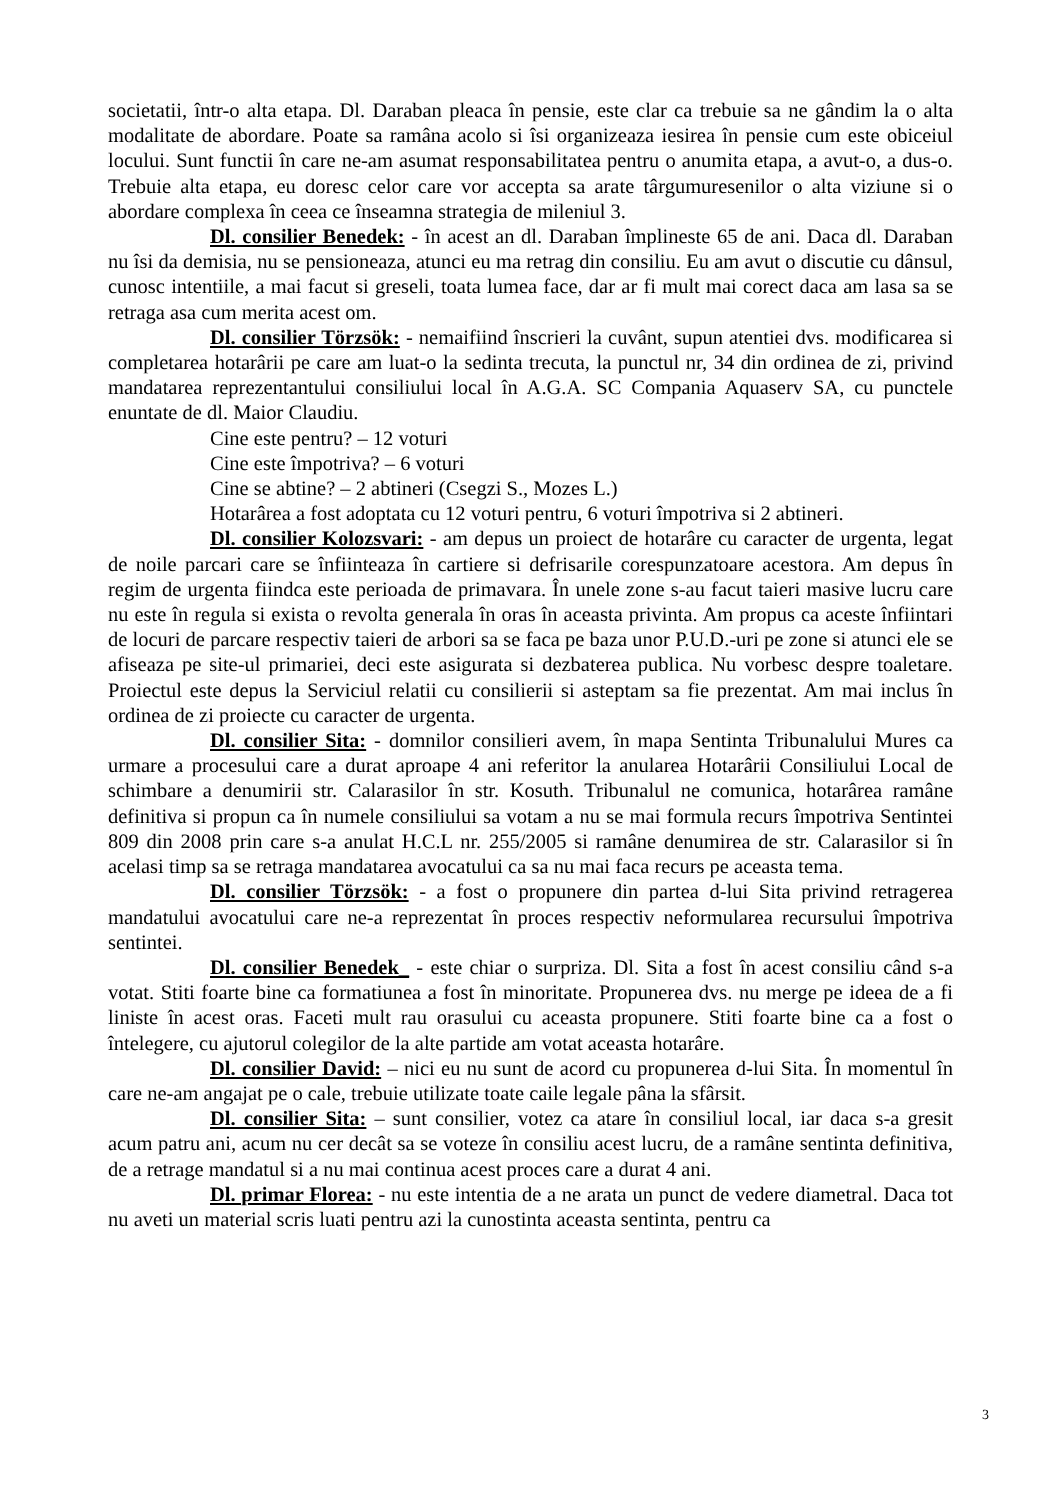societatii, într-o alta etapa. Dl. Daraban pleaca în pensie, este clar ca trebuie sa ne gândim la o alta modalitate de abordare. Poate sa ramâna acolo si îsi organizeaza iesirea în pensie cum este obiceiul locului. Sunt functii în care ne-am asumat responsabilitatea pentru o anumita etapa, a avut-o, a dus-o. Trebuie alta etapa, eu doresc celor care vor accepta sa arate târgumuresenilor o alta viziune si o abordare complexa în ceea ce înseamna strategia de mileniul 3.
Dl. consilier Benedek: - în acest an dl. Daraban împlineste 65 de ani. Daca dl. Daraban nu îsi da demisia, nu se pensioneaza, atunci eu ma retrag din consiliu. Eu am avut o discutie cu dânsul, cunosc intentiile, a mai facut si greseli, toata lumea face, dar ar fi mult mai corect daca am lasa sa se retraga asa cum merita acest om.
Dl. consilier Törzsök: - nemaifiind înscrieri la cuvânt, supun atentiei dvs. modificarea si completarea hotarârii pe care am luat-o la sedinta trecuta, la punctul nr, 34 din ordinea de zi, privind mandatarea reprezentantului consiliului local în A.G.A. SC Compania Aquaserv SA, cu punctele enuntate de dl. Maior Claudiu.
Cine este pentru? – 12 voturi
Cine este împotriva? – 6 voturi
Cine se abtine? – 2 abtineri (Csegzi S., Mozes L.)
Hotarârea a fost adoptata cu 12 voturi pentru, 6 voturi împotriva si 2 abtineri.
Dl. consilier Kolozsvari: - am depus un proiect de hotarâre cu caracter de urgenta, legat de noile parcari care se înfiinteaza în cartiere si defrisarile corespunzatoare acestora. Am depus în regim de urgenta fiindca este perioada de primavara. În unele zone s-au facut taieri masive lucru care nu este în regula si exista o revolta generala în oras în aceasta privinta. Am propus ca aceste înfiintari de locuri de parcare respectiv taieri de arbori sa se faca pe baza unor P.U.D.-uri pe zone si atunci ele se afiseaza pe site-ul primariei, deci este asigurata si dezbaterea publica. Nu vorbesc despre toaletare. Proiectul este depus la Serviciul relatii cu consilierii si asteptam sa fie prezentat. Am mai inclus în ordinea de zi proiecte cu caracter de urgenta.
Dl. consilier Sita: - domnilor consilieri avem, în mapa Sentinta Tribunalului Mures ca urmare a procesului care a durat aproape 4 ani referitor la anularea Hotarârii Consiliului Local de schimbare a denumirii str. Calarasilor în str. Kosuth. Tribunalul ne comunica, hotarârea ramâne definitiva si propun ca în numele consiliului sa votam a nu se mai formula recurs împotriva Sentintei 809 din 2008 prin care s-a anulat H.C.L nr. 255/2005 si ramâne denumirea de str. Calarasilor si în acelasi timp sa se retraga mandatarea avocatului ca sa nu mai faca recurs pe aceasta tema.
Dl. consilier Törzsök: - a fost o propunere din partea d-lui Sita privind retragerea mandatului avocatului care ne-a reprezentat în proces respectiv neformularea recursului împotriva sentintei.
Dl. consilier Benedek_ - este chiar o surpriza. Dl. Sita a fost în acest consiliu când s-a votat. Stiti foarte bine ca formatiunea a fost în minoritate. Propunerea dvs. nu merge pe ideea de a fi liniste în acest oras. Faceti mult rau orasului cu aceasta propunere. Stiti foarte bine ca a fost o întelegere, cu ajutorul colegilor de la alte partide am votat aceasta hotarâre.
Dl. consilier David: – nici eu nu sunt de acord cu propunerea d-lui Sita. În momentul în care ne-am angajat pe o cale, trebuie utilizate toate caile legale pâna la sfârsit.
Dl. consilier Sita: – sunt consilier, votez ca atare în consiliul local, iar daca s-a gresit acum patru ani, acum nu cer decât sa se voteze în consiliu acest lucru, de a ramâne sentinta definitiva, de a retrage mandatul si a nu mai continua acest proces care a durat 4 ani.
Dl. primar Florea: - nu este intentia de a ne arata un punct de vedere diametral. Daca tot nu aveti un material scris luati pentru azi la cunostinta aceasta sentinta, pentru ca
3